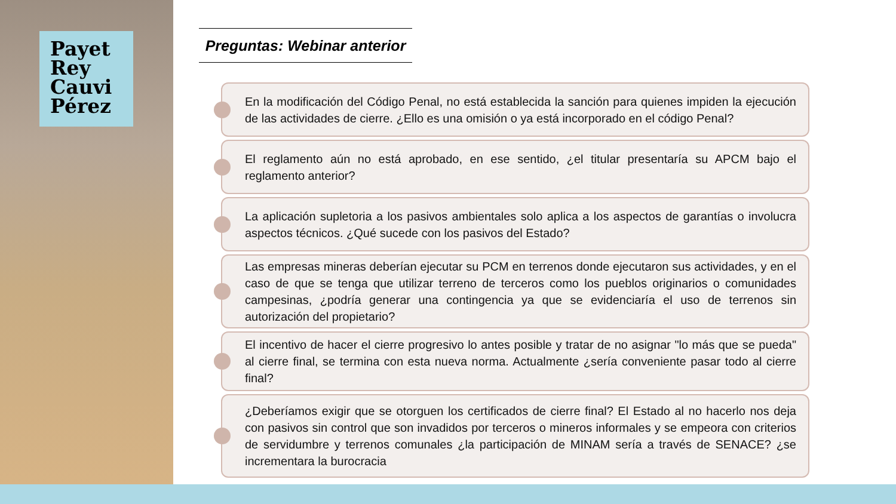Payet
Rey
Cauvi
Pérez
Preguntas: Webinar anterior
En la modificación del Código Penal, no está establecida la sanción para quienes impiden la ejecución de las actividades de cierre. ¿Ello es una omisión o ya está incorporado en el código Penal?
El reglamento aún no está aprobado, en ese sentido, ¿el titular presentaría su APCM bajo el reglamento anterior?
La aplicación supletoria a los pasivos ambientales solo aplica a los aspectos de garantías o involucra aspectos técnicos. ¿Qué sucede con los pasivos del Estado?
Las empresas mineras deberían ejecutar su PCM en terrenos donde ejecutaron sus actividades, y en el caso de que se tenga que utilizar terreno de terceros como los pueblos originarios o comunidades campesinas, ¿podría generar una contingencia ya que se evidenciaría el uso de terrenos sin autorización del propietario?
El incentivo de hacer el cierre progresivo lo antes posible y tratar de no asignar "lo más que se pueda" al cierre final, se termina con esta nueva norma. Actualmente ¿sería conveniente pasar todo al cierre final?
¿Deberíamos exigir que se otorguen los certificados de cierre final? El Estado al no hacerlo nos deja con pasivos sin control que son invadidos por terceros o mineros informales y se empeora con criterios de servidumbre y terrenos comunales ¿la participación de MINAM sería a través de SENACE? ¿se incrementara la burocracia